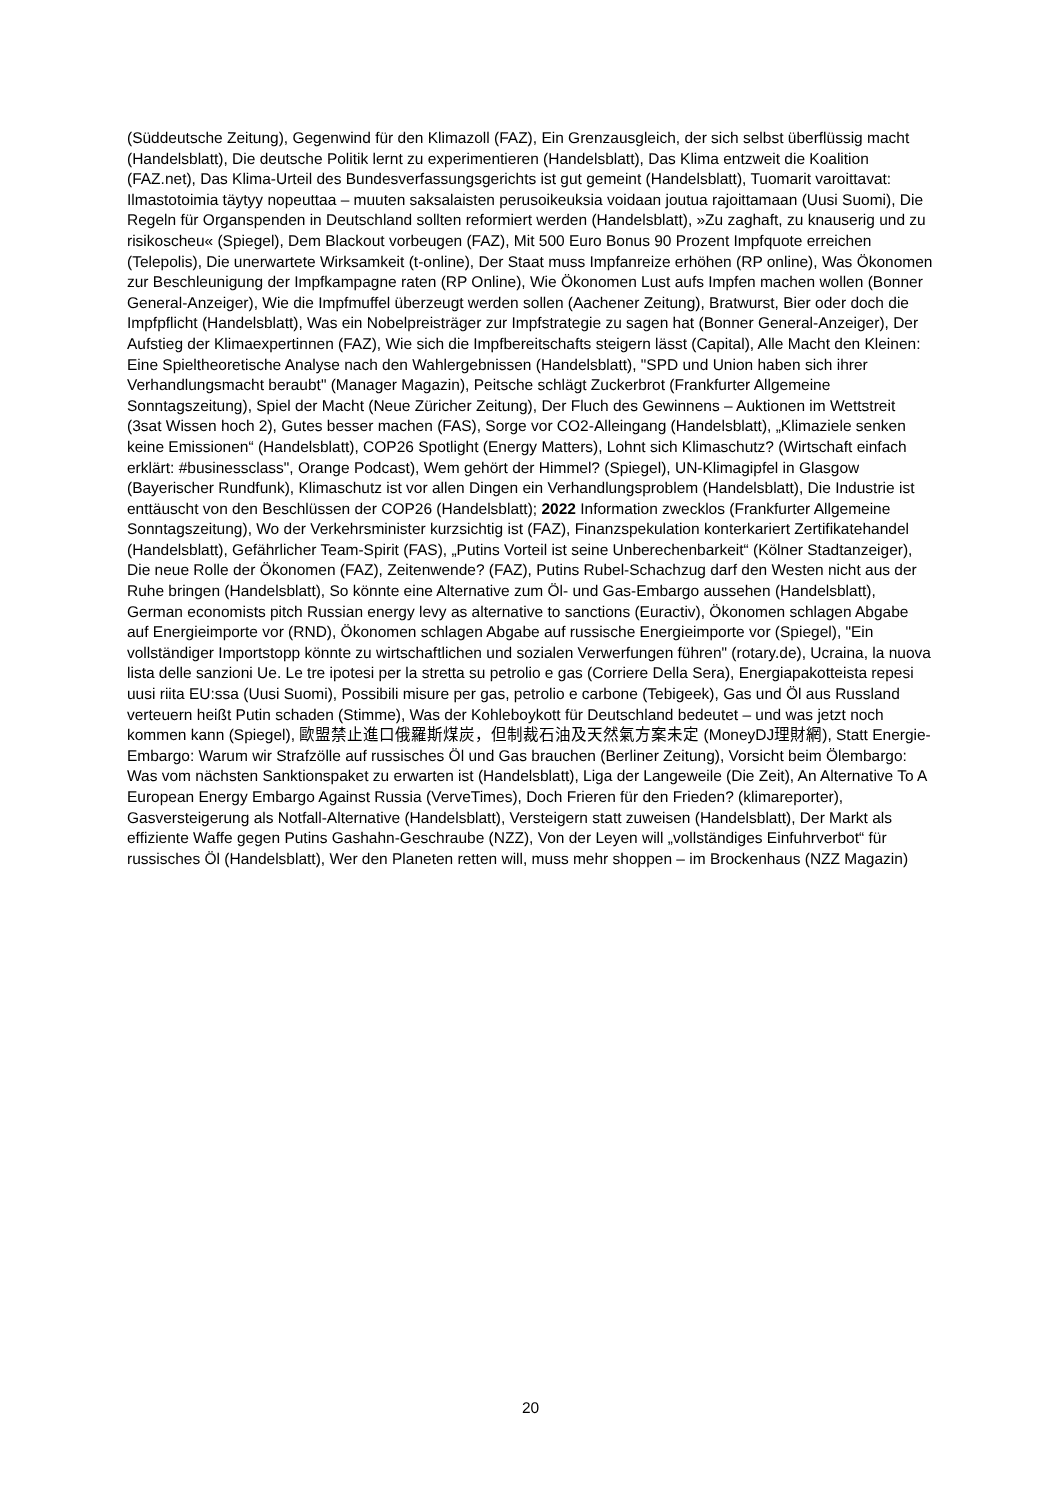(Süddeutsche Zeitung), Gegenwind für den Klimazoll (FAZ), Ein Grenzausgleich, der sich selbst überflüssig macht (Handelsblatt), Die deutsche Politik lernt zu experimentieren (Handelsblatt), Das Klima entzweit die Koalition (FAZ.net), Das Klima-Urteil des Bundesverfassungsgerichts ist gut gemeint (Handelsblatt), Tuomarit varoittavat: Ilmastotoimia täytyy nopeuttaa – muuten saksalaisten perusoikeuksia voidaan joutua rajoittamaan (Uusi Suomi), Die Regeln für Organspenden in Deutschland sollten reformiert werden (Handelsblatt), »Zu zaghaft, zu knauserig und zu risikoscheu« (Spiegel), Dem Blackout vorbeugen (FAZ), Mit 500 Euro Bonus 90 Prozent Impfquote erreichen (Telepolis), Die unerwartete Wirksamkeit (t-online), Der Staat muss Impfanreize erhöhen (RP online), Was Ökonomen zur Beschleunigung der Impfkampagne raten (RP Online), Wie Ökonomen Lust aufs Impfen machen wollen (Bonner General-Anzeiger), Wie die Impfmuffel überzeugt werden sollen (Aachener Zeitung), Bratwurst, Bier oder doch die Impfpflicht (Handelsblatt), Was ein Nobelpreisträger zur Impfstrategie zu sagen hat (Bonner General-Anzeiger), Der Aufstieg der Klimaexpertinnen (FAZ), Wie sich die Impfbereitschafts steigern lässt (Capital), Alle Macht den Kleinen: Eine Spieltheoretische Analyse nach den Wahlergebnissen (Handelsblatt), "SPD und Union haben sich ihrer Verhandlungsmacht beraubt" (Manager Magazin), Peitsche schlägt Zuckerbrot (Frankfurter Allgemeine Sonntagszeitung), Spiel der Macht (Neue Züricher Zeitung), Der Fluch des Gewinnens – Auktionen im Wettstreit (3sat Wissen hoch 2), Gutes besser machen (FAS), Sorge vor CO2-Alleingang (Handelsblatt), „Klimaziele senken keine Emissionen“ (Handelsblatt), COP26 Spotlight (Energy Matters), Lohnt sich Klimaschutz? (Wirtschaft einfach erklärt: #businessclass", Orange Podcast), Wem gehört der Himmel? (Spiegel), UN-Klimagipfel in Glasgow (Bayerischer Rundfunk), Klimaschutz ist vor allen Dingen ein Verhandlungsproblem (Handelsblatt), Die Industrie ist enttäuscht von den Beschlüssen der COP26 (Handelsblatt); 2022 Information zwecklos (Frankfurter Allgemeine Sonntagszeitung), Wo der Verkehrsminister kurzsichtig ist (FAZ), Finanzspekulation konterkariert Zertifikatehandel (Handelsblatt), Gefährlicher Team-Spirit (FAS), „Putins Vorteil ist seine Unberechenbarkeit“ (Kölner Stadtanzeiger), Die neue Rolle der Ökonomen (FAZ), Zeitenwende? (FAZ), Putins Rubel-Schachzug darf den Westen nicht aus der Ruhe bringen (Handelsblatt), So könnte eine Alternative zum Öl- und Gas-Embargo aussehen (Handelsblatt), German economists pitch Russian energy levy as alternative to sanctions (Euractiv), Ökonomen schlagen Abgabe auf Energieimporte vor (RND), Ökonomen schlagen Abgabe auf russische Energieimporte vor (Spiegel), "Ein vollständiger Importstopp könnte zu wirtschaftlichen und sozialen Verwerfungen führen" (rotary.de), Ucraina, la nuova lista delle sanzioni Ue. Le tre ipotesi per la stretta su petrolio e gas (Corriere Della Sera), Energiapakotteista repesi uusi riita EU:ssa (Uusi Suomi), Possibili misure per gas, petrolio e carbone (Tebigeek), Gas und Öl aus Russland verteuern heißt Putin schaden (Stimme), Was der Kohleboykott für Deutschland bedeutet – und was jetzt noch kommen kann (Spiegel), 歐盟禁止進口俄羅斯煤炭，但制裁石油及天然氣方案未定 (MoneyDJ理財網), Statt Energie-Embargo: Warum wir Strafzölle auf russisches Öl und Gas brauchen (Berliner Zeitung), Vorsicht beim Ölembargo: Was vom nächsten Sanktionspaket zu erwarten ist (Handelsblatt), Liga der Langeweile (Die Zeit), An Alternative To A European Energy Embargo Against Russia (VerveTimes), Doch Frieren für den Frieden? (klimareporter), Gasversteigerung als Notfall-Alternative (Handelsblatt), Versteigern statt zuweisen (Handelsblatt), Der Markt als effiziente Waffe gegen Putins Gashahn-Geschraube (NZZ), Von der Leyen will „vollständiges Einfuhrverbot“ für russisches Öl (Handelsblatt), Wer den Planeten retten will, muss mehr shoppen – im Brockenhaus (NZZ Magazin)
20